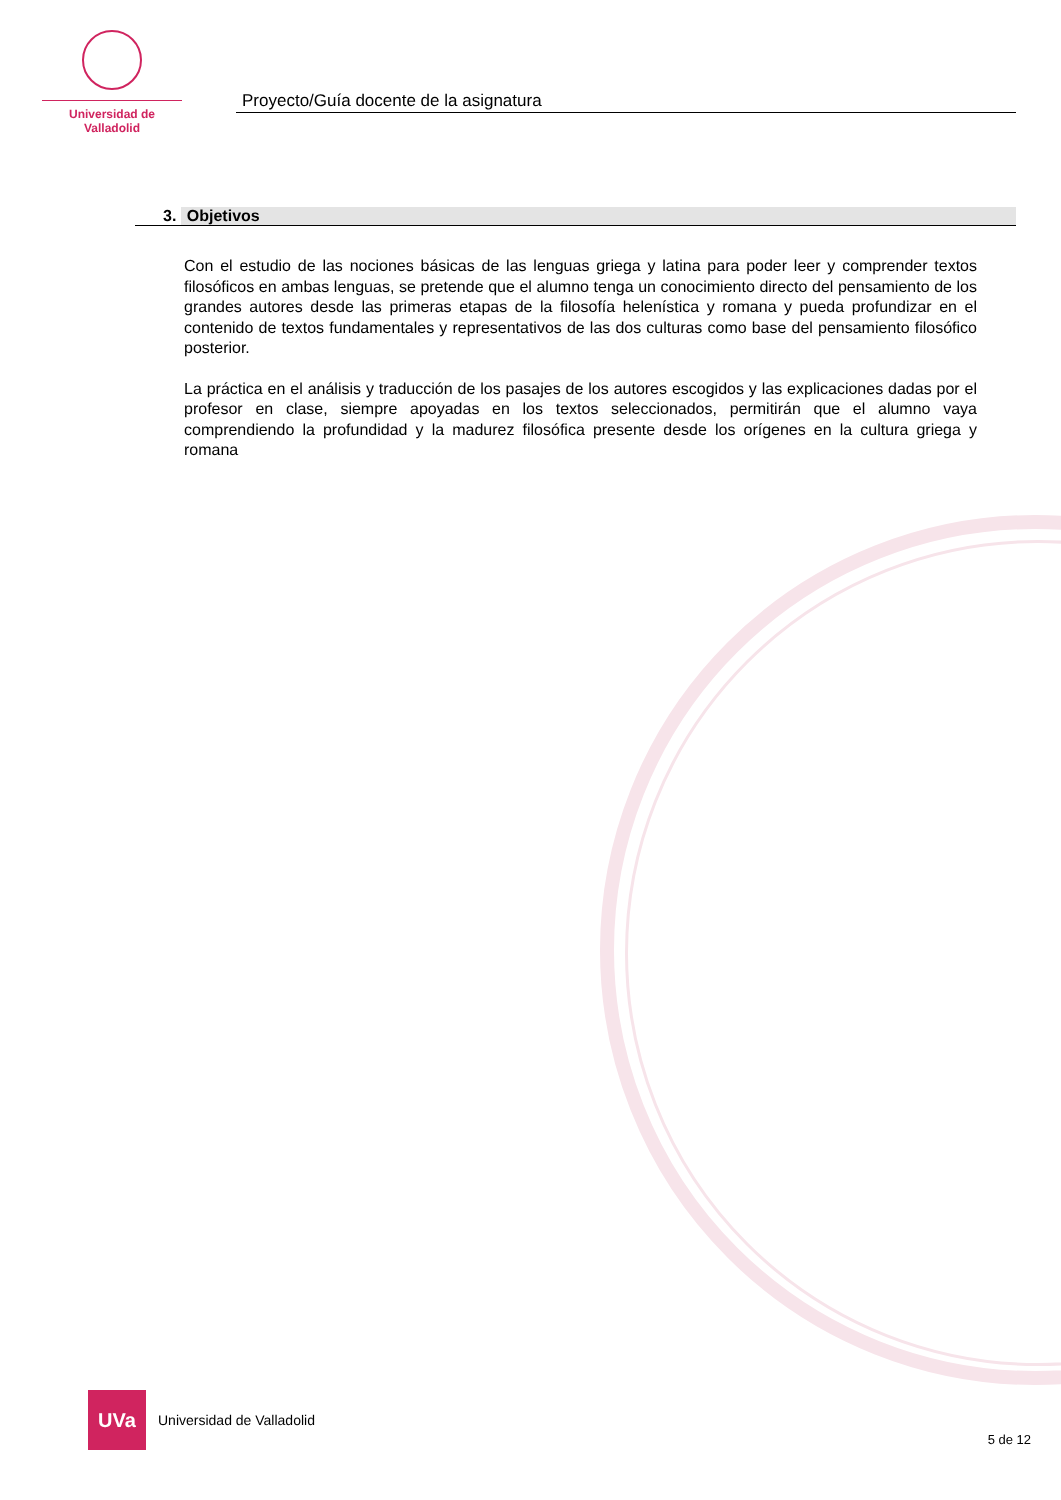Universidad de Valladolid
Proyecto/Guía docente de la asignatura
3. Objetivos
Con el estudio de las nociones básicas de las lenguas griega y latina para poder leer y comprender textos filosóficos en ambas lenguas, se pretende que el alumno tenga un conocimiento directo del pensamiento de los grandes autores desde las primeras etapas de la filosofía helenística y romana y pueda profundizar en el contenido de textos fundamentales y representativos de las dos culturas como base del pensamiento filosófico posterior.
La práctica en el análisis y traducción de los pasajes de los autores escogidos y las explicaciones dadas por el profesor en clase, siempre apoyadas en los textos seleccionados, permitirán que el alumno vaya comprendiendo la profundidad y la madurez filosófica presente desde los orígenes en la cultura griega y romana
UVa
Universidad de Valladolid
5 de 12